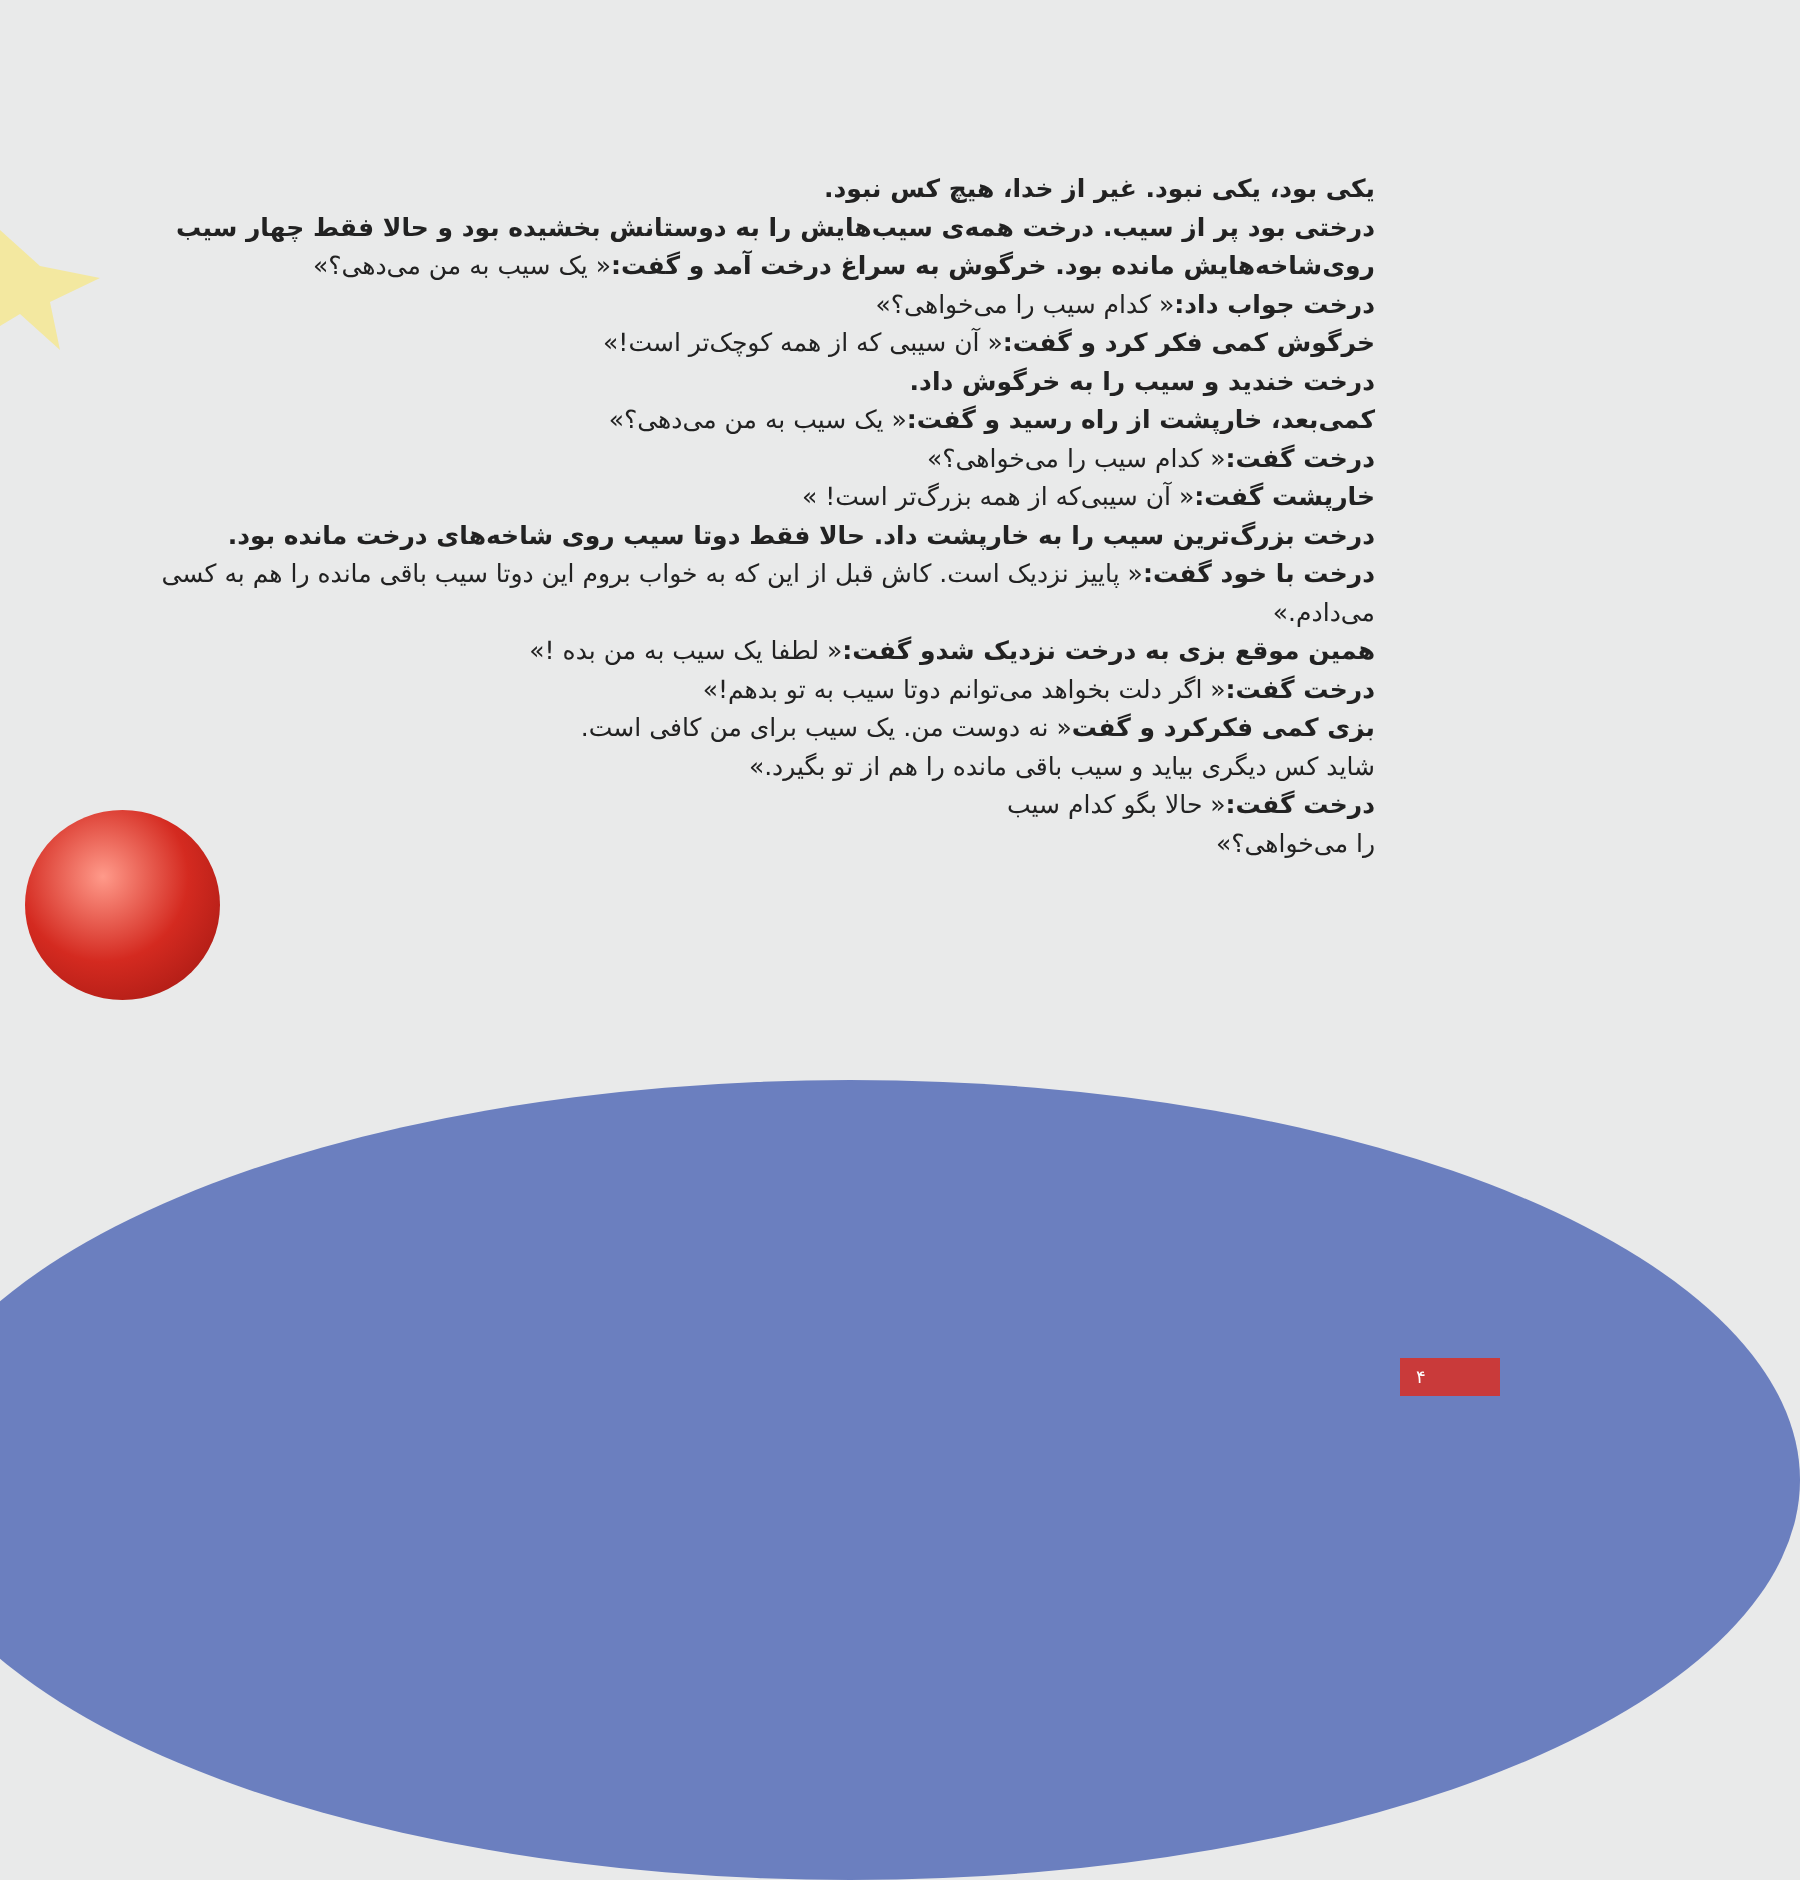یکی بود، یکی نبود. غیر از خدا، هیچ کس نبود.
درختی بود پر از سیب. درخت همه‌ی سیب‌هایش را به دوستانش بخشیده بود و حالا فقط چهار سیب روی‌شاخه‌هایش مانده بود. خرگوش به سراغ درخت آمد و گفت:« یک سیب به من می‌دهی؟»
درخت جواب داد:« کدام سیب را می‌خواهی؟»
خرگوش کمی فکر کرد و گفت:« آن سیبی که از همه کوچک‌تر است!»
درخت خندید و سیب را به خرگوش داد.
کمی‌بعد، خارپشت از راه رسید و گفت:« یک سیب به من می‌دهی؟»
درخت گفت:« کدام سیب را می‌خواهی؟»
خارپشت گفت:« آن سیبی‌که از همه بزرگ‌تر است! »
درخت بزرگ‌ترین سیب را به خارپشت داد. حالا فقط دوتا سیب روی شاخه‌های درخت مانده بود.
درخت با خود گفت:« پاییز نزدیک است. کاش قبل از این که به خواب بروم این دوتا سیب باقی مانده را هم به کسی می‌دادم.»
همین موقع بزی به درخت نزدیک شدو گفت:« لطفا یک سیب به من بده !»
درخت گفت:« اگر دلت بخواهد می‌توانم دوتا سیب به تو بدهم!»
بزی کمی فکرکرد و گفت« نه دوست من. یک سیب برای من کافی است.
شاید کس دیگری بیاید و سیب باقی مانده را هم از تو بگیرد.»
درخت گفت:« حالا بگو کدام سیب
را می‌خواهی؟»
۴